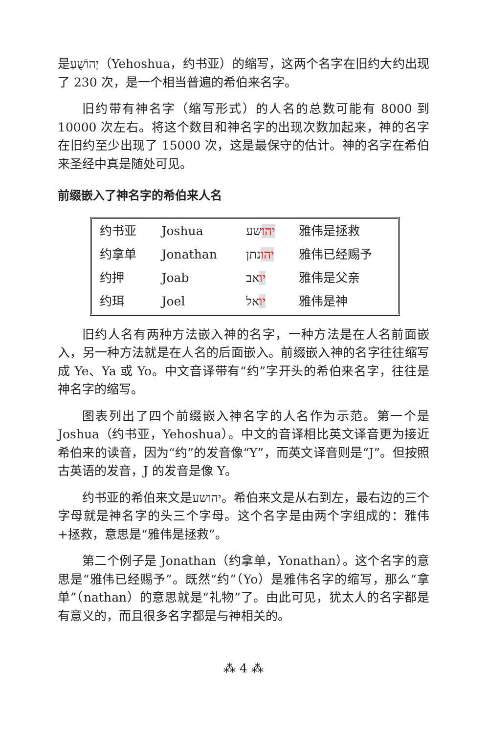是יְהוֹשֻׁעַ（Yehoshua，约书亚）的缩写，这两个名字在旧约大约出现了 230 次，是一个相当普遍的希伯来名字。
旧约带有神名字（缩写形式）的人名的总数可能有 8000 到 10000 次左右。将这个数目和神名字的出现次数加起来，神的名字在旧约至少出现了 15000 次，这是最保守的估计。神的名字在希伯来圣经中真是随处可见。
前缀嵌入了神名字的希伯来人名
| 约书亚 | Joshua | יהו שע | 雅伟是拯救 |
| 约拿单 | Jonathan | יהו נתן | 雅伟已经赐予 |
| 约押 | Joab | יו אב | 雅伟是父亲 |
| 约珥 | Joel | יו אל | 雅伟是神 |
旧约人名有两种方法嵌入神的名字，一种方法是在人名前面嵌入，另一种方法就是在人名的后面嵌入。前缀嵌入神的名字往往缩写成 Ye、Ya 或 Yo。中文音译带有“约”字开头的希伯来名字，往往是神名字的缩写。
图表列出了四个前缀嵌入神名字的人名作为示范。第一个是 Joshua（约书亚，Yehoshua）。中文的音译相比英文译音更为接近希伯来的读音，因为“约”的发音像“Y”，而英文译音则是“J”。但按照古英语的发音，J 的发音是像 Y。
约书亚的希伯来文是יהושע。希伯来文是从右到左，最右边的三个字母就是神名字的头三个字母。这个名字是由两个字组成的：雅伟+拯救，意思是“雅伟是拯救”。
第二个例子是 Jonathan（约拿单，Yonathan）。这个名字的意思是“雅伟已经赐予”。既然“约”（Yo）是雅伟名字的缩写，那么“拿单”（nathan）的意思就是“礼物”了。由此可见，犹太人的名字都是有意义的，而且很多名字都是与神相关的。
⁂ 4 ⁂